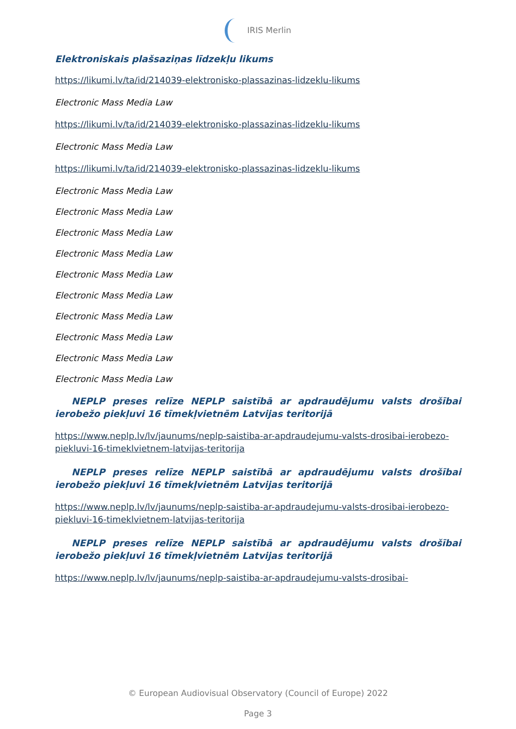IRIS Merlin
Elektroniskais plašsaziņas līdzekļu likums
https://likumi.lv/ta/id/214039-elektronisko-plassazinas-lidzeklu-likums
Electronic Mass Media Law
https://likumi.lv/ta/id/214039-elektronisko-plassazinas-lidzeklu-likums
Electronic Mass Media Law
https://likumi.lv/ta/id/214039-elektronisko-plassazinas-lidzeklu-likums
Electronic Mass Media Law
Electronic Mass Media Law
Electronic Mass Media Law
Electronic Mass Media Law
Electronic Mass Media Law
Electronic Mass Media Law
Electronic Mass Media Law
Electronic Mass Media Law
Electronic Mass Media Law
Electronic Mass Media Law
NEPLP preses relīze NEPLP saistībā ar apdraudējumu valsts drošībai ierobežo piekļuvi 16 tīmekļvietnēm Latvijas teritorijā
https://www.neplp.lv/lv/jaunums/neplp-saistiba-ar-apdraudejumu-valsts-drosibai-ierobezo-piekluvi-16-timeklvietnem-latvijas-teritorija
NEPLP preses relīze NEPLP saistībā ar apdraudējumu valsts drošībai ierobežo piekļuvi 16 tīmekļvietnēm Latvijas teritorijā
https://www.neplp.lv/lv/jaunums/neplp-saistiba-ar-apdraudejumu-valsts-drosibai-ierobezo-piekluvi-16-timeklvietnem-latvijas-teritorija
NEPLP preses relīze NEPLP saistībā ar apdraudējumu valsts drošībai ierobežo piekļuvi 16 tīmekļvietnēm Latvijas teritorijā
https://www.neplp.lv/lv/jaunums/neplp-saistiba-ar-apdraudejumu-valsts-drosibai-
© European Audiovisual Observatory (Council of Europe) 2022
Page 3